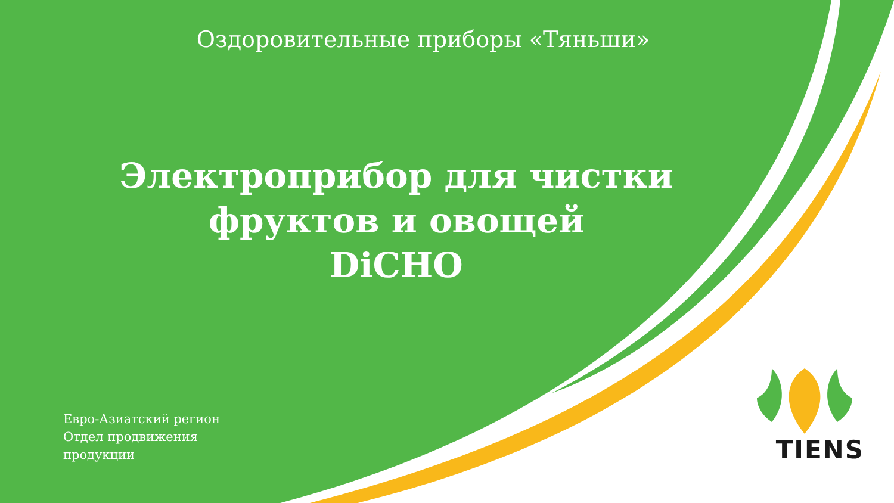Оздоровительные приборы «Тяньши»
Электроприбор для чистки
фруктов и овощей
DiCHO
Евро-Азиатский регион
Отдел продвижения
продукции
TIENS